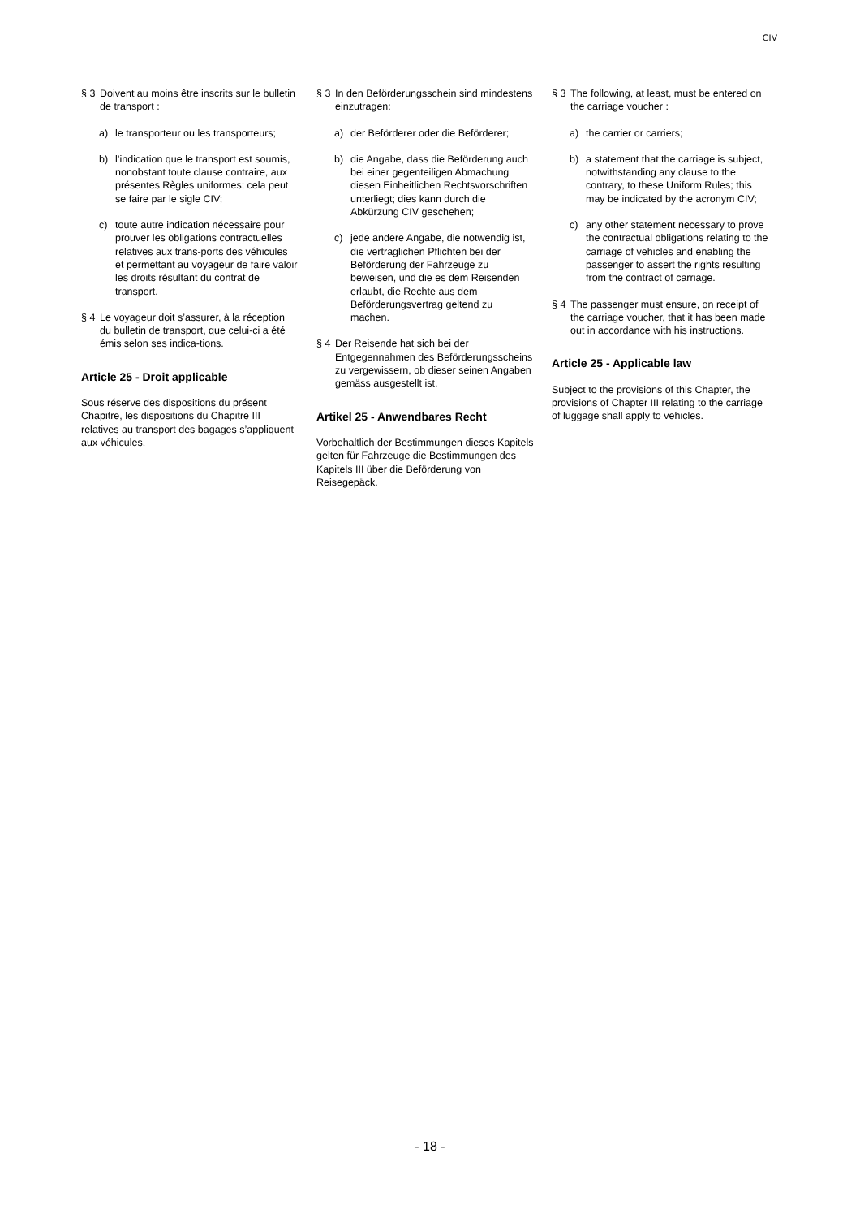CIV
§ 3 Doivent au moins être inscrits sur le bulletin de transport :
a) le transporteur ou les transporteurs;
b) l’indication que le transport est soumis, nonobstant toute clause contraire, aux présentes Règles uniformes; cela peut se faire par le sigle CIV;
c) toute autre indication nécessaire pour prouver les obligations contractuelles relatives aux trans-ports des véhicules et permettant au voyageur de faire valoir les droits résultant du contrat de transport.
§ 4 Le voyageur doit s’assurer, à la réception du bulletin de transport, que celui-ci a été émis selon ses indica-tions.
Article 25 - Droit applicable
Sous réserve des dispositions du présent Chapitre, les dispositions du Chapitre III relatives au transport des bagages s’appliquent aux véhicules.
§ 3 In den Beförderungsschein sind mindestens einzutragen:
a) der Beförderer oder die Beförderer;
b) die Angabe, dass die Beförderung auch bei einer gegenteiligen Abmachung diesen Einheitlichen Rechtsvorschriften unterliegt; dies kann durch die Abkürzung CIV geschehen;
c) jede andere Angabe, die notwendig ist, die vertraglichen Pflichten bei der Beförderung der Fahrzeuge zu beweisen, und die es dem Reisenden erlaubt, die Rechte aus dem Beförderungsvertrag geltend zu machen.
§ 4 Der Reisende hat sich bei der Entgegennahmen des Beförderungsscheins zu vergewissern, ob dieser seinen Angaben gemäss ausgestellt ist.
Artikel 25 - Anwendbares Recht
Vorbehaltlich der Bestimmungen dieses Kapitels gelten für Fahrzeuge die Bestimmungen des Kapitels III über die Beförderung von Reisegepäck.
§ 3 The following, at least, must be entered on the carriage voucher :
a) the carrier or carriers;
b) a statement that the carriage is subject, notwithstanding any clause to the contrary, to these Uniform Rules; this may be indicated by the acronym CIV;
c) any other statement necessary to prove the contractual obligations relating to the carriage of vehicles and enabling the passenger to assert the rights resulting from the contract of carriage.
§ 4 The passenger must ensure, on receipt of the carriage voucher, that it has been made out in accordance with his instructions.
Article 25 - Applicable law
Subject to the provisions of this Chapter, the provisions of Chapter III relating to the carriage of luggage shall apply to vehicles.
- 18 -